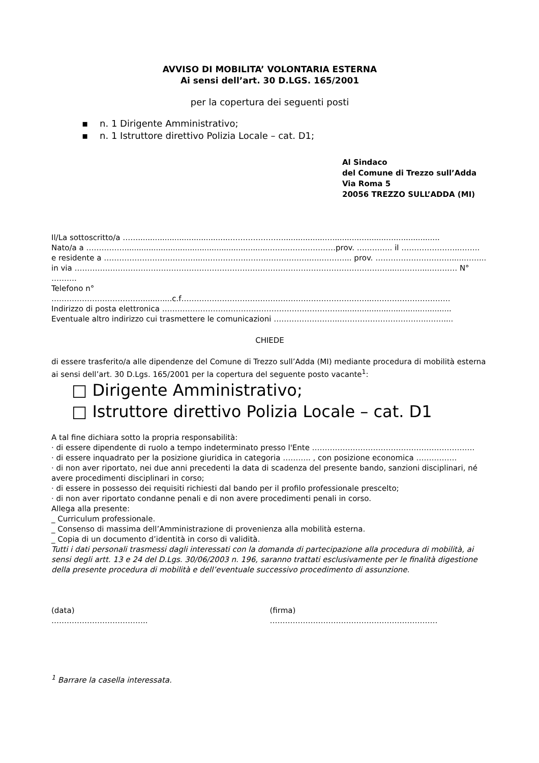AVVISO DI MOBILITA’ VOLONTARIA ESTERNA
Ai sensi dell’art. 30 D.LGS. 165/2001
per la copertura dei seguenti posti
▪ n. 1 Dirigente Amministrativo;
▪ n. 1 Istruttore direttivo Polizia Locale – cat. D1;
Al Sindaco
del Comune di Trezzo sull’Adda
Via Roma 5
20056 TREZZO SULL’ADDA (MI)
Il/La sottoscritto/a ……......................................………………….................…...........…........…...................
Nato/a a ……………...........................................................……..…….…………prov. ………….. il …………………..……..
e residente a ………………………………....…………….…………………….…..………... prov. ………………………….....……...
in via ……………………………………………………………………………………………………………....……….....…….… N° ……….
Telefono n° ………………………………............c.f………………………………………………………….……..………………………….
Indirizzo di posta elettronica ……………………………………………………………...............................................
Eventuale altro indirizzo cui trasmettere le comunicazioni ……………………..……………………………..……....
CHIEDE
di essere trasferito/a alle dipendenze del Comune di Trezzo sull’Adda (MI) mediante procedura di mobilità esterna ai sensi dell’art. 30 D.Lgs. 165/2001 per la copertura del seguente posto vacante<sup>1</sup>:
□ Dirigente Amministrativo;
□ Istruttore direttivo Polizia Locale – cat. D1
A tal fine dichiara sotto la propria responsabilità:
· di essere dipendente di ruolo a tempo indeterminato presso l'Ente ……………………………………………………….
· di essere inquadrato per la posizione giuridica in categoria ……….. , con posizione economica …………….
· di non aver riportato, nei due anni precedenti la data di scadenza del presente bando, sanzioni disciplinari, né avere procedimenti disciplinari in corso;
· di essere in possesso dei requisiti richiesti dal bando per il profilo professionale prescelto;
· di non aver riportato condanne penali e di non avere procedimenti penali in corso.
Allega alla presente:
_ Curriculum professionale.
_ Consenso di massima dell’Amministrazione di provenienza alla mobilità esterna.
_ Copia di un documento d’identità in corso di validità.
Tutti i dati personali trasmessi dagli interessati con la domanda di partecipazione alla procedura di mobilità, ai sensi degli artt. 13 e 24 del D.Lgs. 30/06/2003 n. 196, saranno trattati esclusivamente per le finalità digestione della presente procedura di mobilità e dell’eventuale successivo procedimento di assunzione.
(data)
………………………………..
(firma)
…………………………………………………………
<sup>1</sup> Barrare la casella interessata.